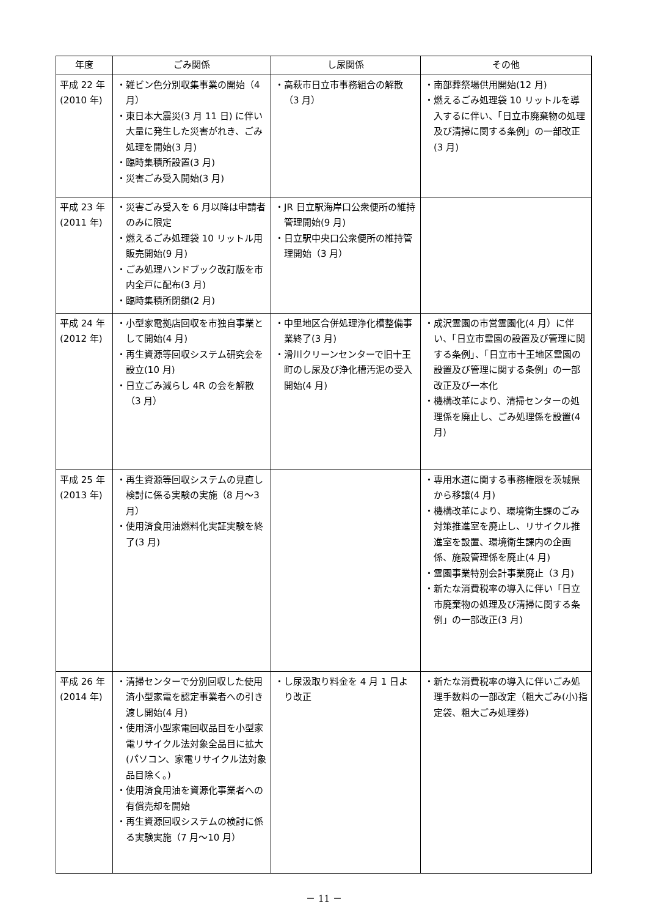| 年度 | ごみ関係 | し尿関係 | その他 |
| --- | --- | --- | --- |
| 平成 22 年 (2010 年) | ・雑ビン色分別収集事業の開始（4 月） ・東日本大震災(3 月 11 日) に伴い大量に発生した災害がれき、ごみ処理を開始(3 月) ・臨時集積所設置(3 月) ・災害ごみ受入開始(3 月) | ・高萩市日立市事務組合の解散（3 月） | ・南部葬祭場供用開始(12 月) ・燃えるごみ処理袋 10 リットルを導入するに伴い、「日立市廃棄物の処理及び清掃に関する条例」の一部改正(3 月) |
| 平成 23 年 (2011 年) | ・災害ごみ受入を 6 月以降は申請者のみに限定 ・燃えるごみ処理袋 10 リットル用販売開始(9 月) ・ごみ処理ハンドブック改訂版を市内全戸に配布(3 月) ・臨時集積所閉鎖(2 月) | ・JR 日立駅海岸口公衆便所の維持管理開始(9 月) ・日立駅中央口公衆便所の維持管理開始（3 月） | |
| 平成 24 年 (2012 年) | ・小型家電拠店回収を市独自事業として開始(4 月) ・再生資源等回収システム研究会を設立(10 月) ・日立ごみ減らし 4R の会を解散（3 月） | ・中里地区合併処理浄化槽整備事業終了(3 月) ・滑川クリーンセンターで旧十王町のし尿及び浄化槽汚泥の受入開始(4 月) | ・成沢霊園の市営霊園化(4 月）に伴い、「日立市霊園の設置及び管理に関する条例」、「日立市十王地区霊園の設置及び管理に関する条例」の一部改正及び一本化 ・機構改革により、清掃センターの処理係を廃止し、ごみ処理係を設置(4 月) |
| 平成 25 年 (2013 年) | ・再生資源等回収システムの見直し検討に係る実験の実施（8 月～3 月） ・使用済食用油燃料化実証実験を終了(3 月) | | ・専用水道に関する事務権限を茨城県から移譲(4 月) ・機構改革により、環境衛生課のごみ対策推進室を廃止し、リサイクル推進室を設置、環境衛生課内の企画係、施設管理係を廃止(4 月) ・霊園事業特別会計事業廃止（3 月) ・新たな消費税率の導入に伴い「日立市廃棄物の処理及び清掃に関する条例」の一部改正(3 月) |
| 平成 26 年 (2014 年) | ・清掃センターで分別回収した使用済小型家電を認定事業者への引き渡し開始(4 月) ・使用済小型家電回収品目を小型家電リサイクル法対象全品目に拡大(パソコン、家電リサイクル法対象品目除く。) ・使用済食用油を資源化事業者への有償売却を開始 ・再生資源回収システムの検討に係る実験実施（7 月～10 月） | ・し尿汲取り料金を 4 月 1 日より改正 | ・新たな消費税率の導入に伴いごみ処理手数料の一部改定（粗大ごみ(小)指定袋、粗大ごみ処理券) |
－ 11 －